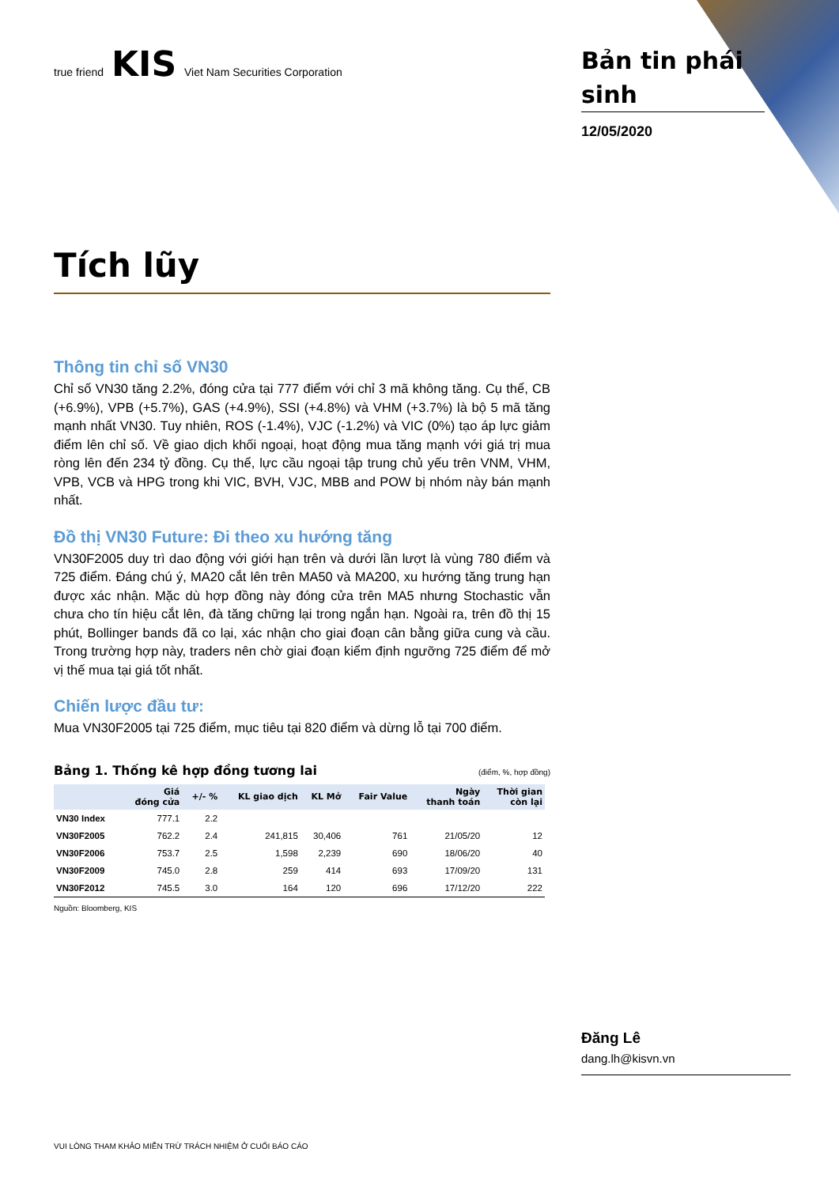true friend KIS Viet Nam Securities Corporation
Tích lũy
Thông tin chỉ số VN30
Chỉ số VN30 tăng 2.2%, đóng cửa tại 777 điểm với chỉ 3 mã không tăng. Cụ thể, CB (+6.9%), VPB (+5.7%), GAS (+4.9%), SSI (+4.8%) và VHM (+3.7%) là bộ 5 mã tăng mạnh nhất VN30. Tuy nhiên, ROS (-1.4%), VJC (-1.2%) và VIC (0%) tạo áp lực giảm điểm lên chỉ số. Về giao dịch khối ngoại, hoạt động mua tăng mạnh với giá trị mua ròng lên đến 234 tỷ đồng. Cụ thể, lực cầu ngoại tập trung chủ yếu trên VNM, VHM, VPB, VCB và HPG trong khi VIC, BVH, VJC, MBB and POW bị nhóm này bán mạnh nhất.
Đồ thị VN30 Future: Đi theo xu hướng tăng
VN30F2005 duy trì dao động với giới hạn trên và dưới lần lượt là vùng 780 điểm và 725 điểm. Đáng chú ý, MA20 cắt lên trên MA50 và MA200, xu hướng tăng trung hạn được xác nhận. Mặc dù hợp đồng này đóng cửa trên MA5 nhưng Stochastic vẫn chưa cho tín hiệu cắt lên, đà tăng chững lại trong ngắn hạn. Ngoài ra, trên đồ thị 15 phút, Bollinger bands đã co lại, xác nhận cho giai đoạn cân bằng giữa cung và cầu. Trong trường hợp này, traders nên chờ giai đoạn kiểm định ngưỡng 725 điểm để mở vị thế mua tại giá tốt nhất.
Chiến lược đầu tư:
Mua VN30F2005 tại 725 điểm, mục tiêu tại 820 điểm và dừng lỗ tại 700 điểm.
Bảng 1. Thống kê hợp đồng tương lai (điểm, %, hợp đồng)
| | Giá đóng cửa | +/- % | KL giao dịch | KL Mở | Fair Value | Ngày thanh toán | Thời gian còn lại |
| --- | --- | --- | --- | --- | --- | --- | --- |
| VN30 Index | 777.1 | 2.2 | | | | | |
| VN30F2005 | 762.2 | 2.4 | 241,815 | 30,406 | 761 | 21/05/20 | 12 |
| VN30F2006 | 753.7 | 2.5 | 1,598 | 2,239 | 690 | 18/06/20 | 40 |
| VN30F2009 | 745.0 | 2.8 | 259 | 414 | 693 | 17/09/20 | 131 |
| VN30F2012 | 745.5 | 3.0 | 164 | 120 | 696 | 17/12/20 | 222 |
Nguồn: Bloomberg, KIS
VUI LÒNG THAM KHẢO MIỄN TRỪ TRÁCH NHIỆM Ở CUỐI BÁO CÁO
Bản tin phái sinh
12/05/2020
Đăng Lê
dang.lh@kisvn.vn